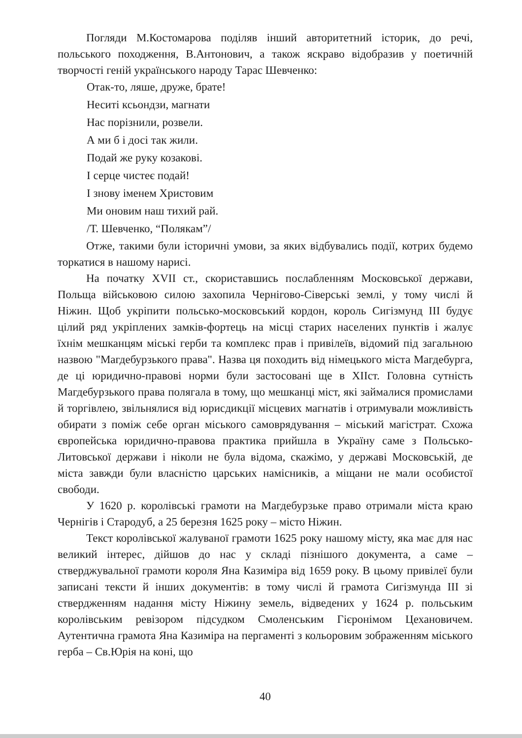Погляди М.Костомарова поділяв інший авторитетний історик, до речі, польського походження, В.Антонович, а також яскраво відобразив у поетичній творчості геній українського народу Тарас Шевченко:
Отак-то, ляше, друже, брате!
Неситі ксьондзи, магнати
Нас порізнили, розвели.
А ми б і досі так жили.
Подай же руку козакові.
І серце чистеє подай!
І знову іменем Христовим
Ми оновим наш тихий рай.
/Т. Шевченко, “Полякам”/
Отже, такими були історичні умови, за яких відбувались події, котрих будемо торкатися в нашому нарисі.
На початку XVII ст., скориставшись послабленням Московської держави, Польща військовою силою захопила Чернігово-Сіверські землі, у тому числі й Ніжин. Щоб укріпити польсько-московський кордон, король Сигізмунд III будує цілий ряд укріплених замків-фортець на місці старих населених пунктів і жалує їхнім мешканцям міські герби та комплекс прав і привілеїв, відомий під загальною назвою "Магдебурзького права". Назва ця походить від німецького міста Магдебурга, де ці юридично-правові норми були застосовані ще в XIIст. Головна сутність Магдебурзького права полягала в тому, що мешканці міст, які займалися промислами й торгівлею, звільнялися від юрисдикції місцевих магнатів і отримували можливість обирати з поміж себе орган міського самоврядування – міський магістрат. Схожа європейська юридично-правова практика прийшла в Україну саме з Польсько-Литовської держави і ніколи не була відома, скажімо, у державі Московській, де міста завжди були власністю царських намісників, а міщани не мали особистої свободи.
У 1620 р. королівські грамоти на Магдебурзьке право отримали міста краю Чернігів і Стародуб, а 25 березня 1625 року – місто Ніжин.
Текст королівської жалуваної грамоти 1625 року нашому місту, яка має для нас великий інтерес, дійшов до нас у складі пізнішого документа, а саме – стверджувальної грамоти короля Яна Казиміра від 1659 року. В цьому привілеї були записані тексти й інших документів: в тому числі й грамота Сигізмунда III зі ствердженням надання місту Ніжину земель, відведених у 1624 р. польським королівським ревізором підсудком Смоленським Гієронімом Цехановичем. Аутентична грамота Яна Казиміра на пергаменті з кольоровим зображенням міського герба – Св.Юрія на коні, що
40